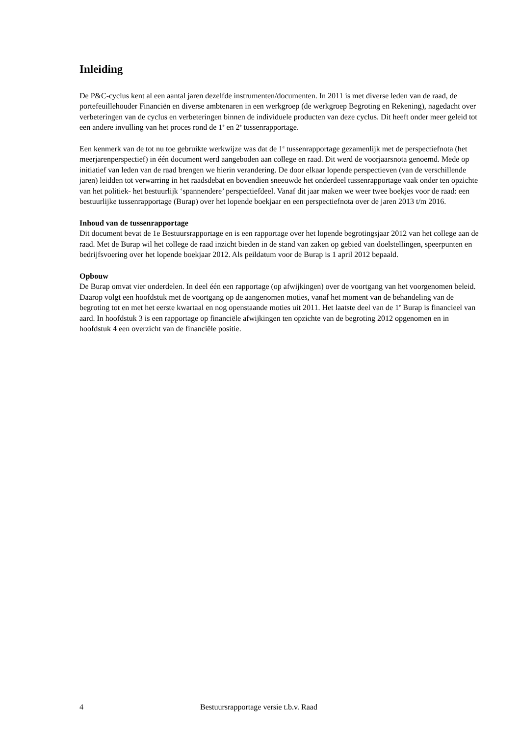Inleiding
De P&C-cyclus kent al een aantal jaren dezelfde instrumenten/documenten. In 2011 is met diverse leden van de raad, de portefeuillehouder Financiën en diverse ambtenaren in een werkgroep (de werkgroep Begroting en Rekening), nagedacht over verbeteringen van de cyclus en verbeteringen binnen de individuele producten van deze cyclus. Dit heeft onder meer geleid tot een andere invulling van het proces rond de 1<sup>e</sup> en 2<sup>e</sup> tussenrapportage.
Een kenmerk van de tot nu toe gebruikte werkwijze was dat de 1<sup>e</sup> tussenrapportage gezamenlijk met de perspectiefnota (het meerjarenperspectief) in één document werd aangeboden aan college en raad. Dit werd de voorjaarsnota genoemd. Mede op initiatief van leden van de raad brengen we hierin verandering. De door elkaar lopende perspectieven (van de verschillende jaren) leidden tot verwarring in het raadsdebat en bovendien sneeuwde het onderdeel tussenrapportage vaak onder ten opzichte van het politiek- het bestuurlijk ‘spannendere’ perspectiefdeel. Vanaf dit jaar maken we weer twee boekjes voor de raad: een bestuurlijke tussenrapportage (Burap) over het lopende boekjaar en een perspectiefnota over de jaren 2013 t/m 2016.
Inhoud van de tussenrapportage
Dit document bevat de 1e Bestuursrapportage en is een rapportage over het lopende begrotingsjaar 2012 van het college aan de raad. Met de Burap wil het college de raad inzicht bieden in de stand van zaken op gebied van doelstellingen, speerpunten en bedrijfsvoering over het lopende boekjaar 2012. Als peildatum voor de Burap is 1 april 2012 bepaald.
Opbouw
De Burap omvat vier onderdelen. In deel één een rapportage (op afwijkingen) over de voortgang van het voorgenomen beleid. Daarop volgt een hoofdstuk met de voortgang op de aangenomen moties, vanaf het moment van de behandeling van de begroting tot en met het eerste kwartaal en nog openstaande moties uit 2011. Het laatste deel van de 1<sup>e</sup> Burap is financieel van aard. In hoofdstuk 3 is een rapportage op financiële afwijkingen ten opzichte van de begroting 2012 opgenomen en in hoofdstuk 4 een overzicht van de financiële positie.
4 Bestuursrapportage versie t.b.v. Raad